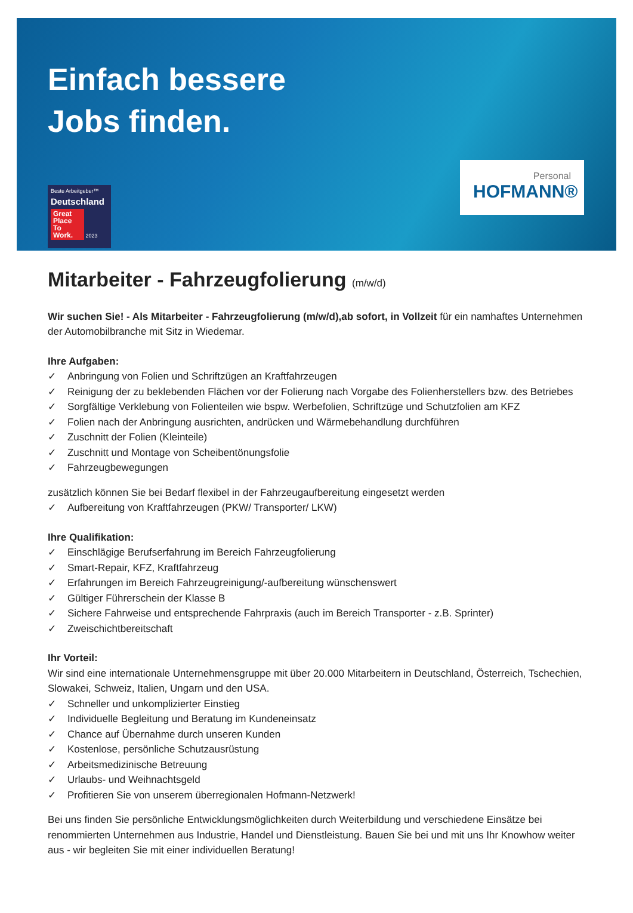Einfach bessere
Jobs finden.
Beste Arbeitgeber™
Deutschland
Great Place To Work. 2023
Personal
HOFMANN®
Mitarbeiter - Fahrzeugfolierung (m/w/d)
Wir suchen Sie! - Als Mitarbeiter - Fahrzeugfolierung (m/w/d),ab sofort, in Vollzeit für ein namhaftes Unternehmen der Automobilbranche mit Sitz in Wiedemar.
Ihre Aufgaben:
✓ Anbringung von Folien und Schriftzügen an Kraftfahrzeugen
✓ Reinigung der zu beklebenden Flächen vor der Folierung nach Vorgabe des Folienherstellers bzw. des Betriebes
✓ Sorgfältige Verklebung von Folienteilen wie bspw. Werbefolien, Schriftzüge und Schutzfolien am KFZ
✓ Folien nach der Anbringung ausrichten, andrücken und Wärmebehandlung durchführen
✓ Zuschnitt der Folien (Kleinteile)
✓ Zuschnitt und Montage von Scheibentönungsfolie
✓ Fahrzeugbewegungen
zusätzlich können Sie bei Bedarf flexibel in der Fahrzeugaufbereitung eingesetzt werden
✓ Aufbereitung von Kraftfahrzeugen (PKW/ Transporter/ LKW)
Ihre Qualifikation:
✓ Einschlägige Berufserfahrung im Bereich Fahrzeugfolierung
✓ Smart-Repair, KFZ, Kraftfahrzeug
✓ Erfahrungen im Bereich Fahrzeugreinigung/-aufbereitung wünschenswert
✓ Gültiger Führerschein der Klasse B
✓ Sichere Fahrweise und entsprechende Fahrpraxis (auch im Bereich Transporter - z.B. Sprinter)
✓ Zweischichtbereitschaft
Ihr Vorteil:
Wir sind eine internationale Unternehmensgruppe mit über 20.000 Mitarbeitern in Deutschland, Österreich, Tschechien, Slowakei, Schweiz, Italien, Ungarn und den USA.
✓ Schneller und unkomplizierter Einstieg
✓ Individuelle Begleitung und Beratung im Kundeneinsatz
✓ Chance auf Übernahme durch unseren Kunden
✓ Kostenlose, persönliche Schutzausrüstung
✓ Arbeitsmedizinische Betreuung
✓ Urlaubs- und Weihnachtsgeld
✓ Profitieren Sie von unserem überregionalen Hofmann-Netzwerk!
Bei uns finden Sie persönliche Entwicklungsmöglichkeiten durch Weiterbildung und verschiedene Einsätze bei renommierten Unternehmen aus Industrie, Handel und Dienstleistung. Bauen Sie bei und mit uns Ihr Knowhow weiter aus - wir begleiten Sie mit einer individuellen Beratung!